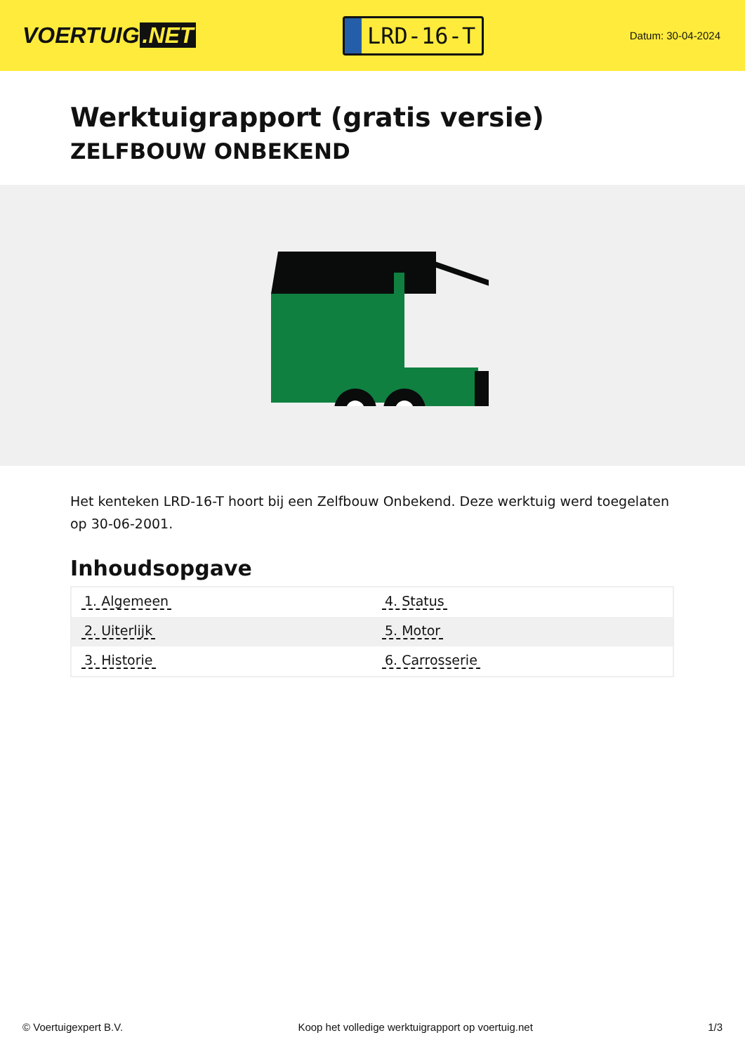VOERTUIG.NET
LRD-16-T
Datum: 30-04-2024
Werktuigrapport (gratis versie)
ZELFBOUW ONBEKEND
Het kenteken LRD-16-T hoort bij een Zelfbouw Onbekend. Deze werktuig werd toegelaten op 30-06-2001.
Inhoudsopgave
| 1. Algemeen | 4. Status |
| 2. Uiterlijk | 5. Motor |
| 3. Historie | 6. Carrosserie |
© Voertuigexpert B.V. Koop het volledige werktuigrapport op voertuig.net 1/3